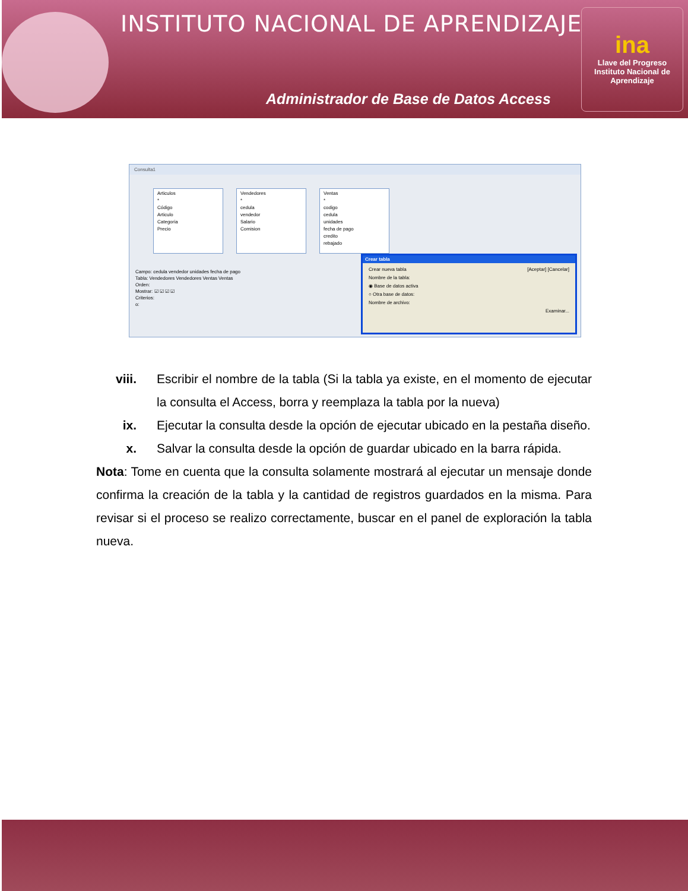INSTITUTO NACIONAL DE APRENDIZAJE
Administrador de Base de Datos Access
ina
Llave del Progreso
Instituto Nacional de Aprendizaje
Consulta1
Articulos
*
Código
Articulo
Categoria
Precio
Vendedores
*
cedula
vendedor
Salario
Comision
Ventas
*
codigo
cedula
unidades
fecha de pago
credito
rebajado
Campo: cedula vendedor unidades fecha de pago
Tabla: Vendedores Vendedores Ventas Ventas
Orden:
Mostrar: ☑ ☑ ☑ ☑
Criterios:
o:
Crear tabla
Crear nueva tabla [Aceptar] [Cancelar]
Nombre de la tabla:
◉ Base de datos activa
○ Otra base de datos:
Nombre de archivo:
Examinar...
viii. Escribir el nombre de la tabla (Si la tabla ya existe, en el momento de ejecutar la consulta el Access, borra y reemplaza la tabla por la nueva)
ix. Ejecutar la consulta desde la opción de ejecutar ubicado en la pestaña diseño.
x. Salvar la consulta desde la opción de guardar ubicado en la barra rápida.
Nota: Tome en cuenta que la consulta solamente mostrará al ejecutar un mensaje donde confirma la creación de la tabla y la cantidad de registros guardados en la misma. Para revisar si el proceso se realizo correctamente, buscar en el panel de exploración la tabla nueva.